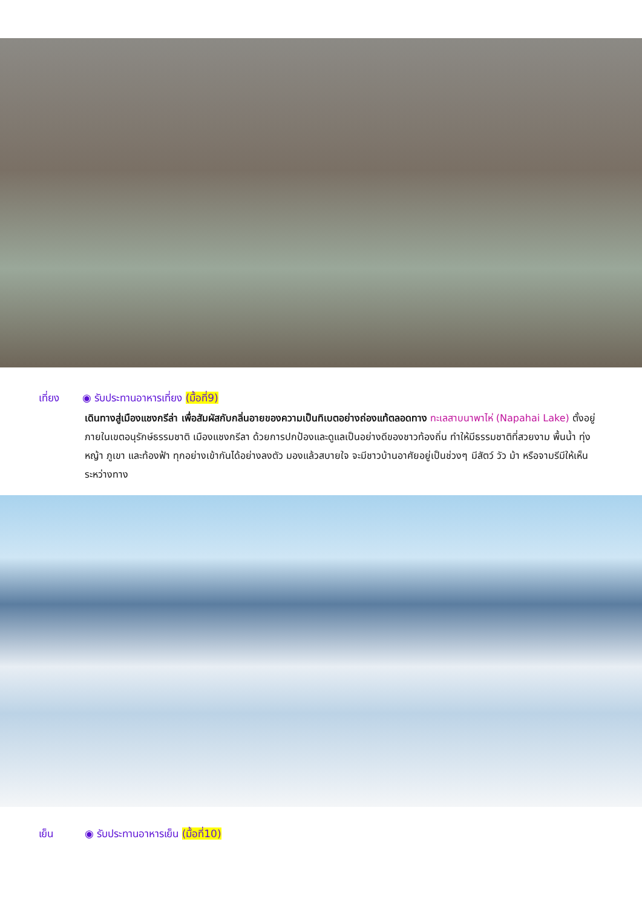เที่ยง ◉ รับประทานอาหารเที่ยง (มื้อที่9)
เดินทางสู่เมืองแชงกรีล่า เพื่อสัมผัสกับกลิ่นอายของความเป็นทิเบตอย่างถ่องแท้ตลอดทาง ทะเลสาบนาพาไห่ (Napahai Lake) ตั้งอยู่ภายในเขตอนุรักษ์ธรรมชาติ เมืองแชงกรีลา ด้วยการปกป้องและดูแลเป็นอย่างดีของชาวท้องถิ่น ทำให้มีธรรมชาติที่สวยงาม พื้นน้ำ ทุ่งหญ้า ภูเขา และท้องฟ้า ทุกอย่างเข้ากันได้อย่างลงตัว มองแล้วสบายใจ จะมีชาวบ้านอาศัยอยู่เป็นช่วงๆ มีสัตว์ วัว ม้า หรือจามรีมีให้เห็นระหว่างทาง
เย็น ◉ รับประทานอาหารเย็น (มื้อที่10)